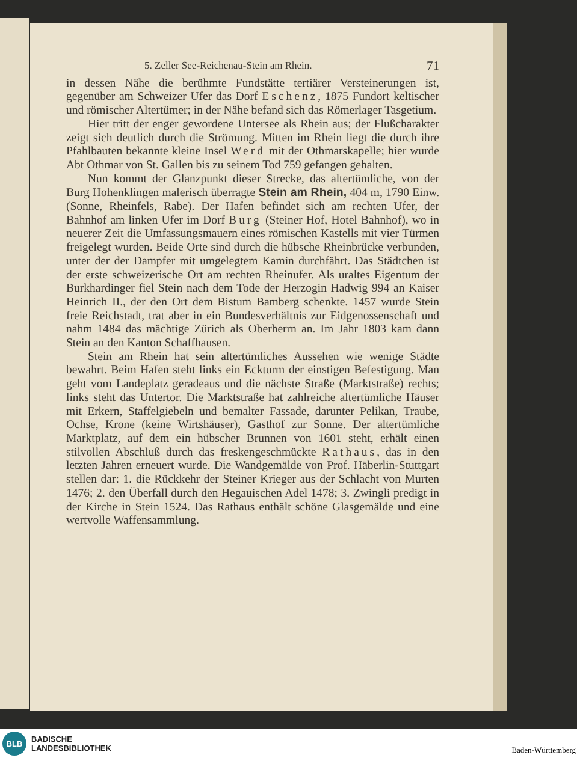5. Zeller See-Reichenau-Stein am Rhein. 71
in dessen Nähe die berühmte Fundstätte tertiärer Versteinerungen ist, gegenüber am Schweizer Ufer das Dorf Eschenz, 1875 Fundort keltischer und römischer Altertümer; in der Nähe befand sich das Römerlager Tasgetium.
Hier tritt der enger gewordene Untersee als Rhein aus; der Flußcharakter zeigt sich deutlich durch die Strömung. Mitten im Rhein liegt die durch ihre Pfahlbauten bekannte kleine Insel Werd mit der Othmarskapelle; hier wurde Abt Othmar von St. Gallen bis zu seinem Tod 759 gefangen gehalten.
Nun kommt der Glanzpunkt dieser Strecke, das altertümliche, von der Burg Hohenklingen malerisch überragte Stein am Rhein, 404 m, 1790 Einw. (Sonne, Rheinfels, Rabe). Der Hafen befindet sich am rechten Ufer, der Bahnhof am linken Ufer im Dorf Burg (Steiner Hof, Hotel Bahnhof), wo in neuerer Zeit die Umfassungsmauern eines römischen Kastells mit vier Türmen freigelegt wurden. Beide Orte sind durch die hübsche Rheinbrücke verbunden, unter der der Dampfer mit umgelegtem Kamin durchfährt. Das Städtchen ist der erste schweizerische Ort am rechten Rheinufer. Als uraltes Eigentum der Burkhardinger fiel Stein nach dem Tode der Herzogin Hadwig 994 an Kaiser Heinrich II., der den Ort dem Bistum Bamberg schenkte. 1457 wurde Stein freie Reichstadt, trat aber in ein Bundesverhältnis zur Eidgenossenschaft und nahm 1484 das mächtige Zürich als Oberherrn an. Im Jahr 1803 kam dann Stein an den Kanton Schaffhausen.
Stein am Rhein hat sein altertümliches Aussehen wie wenige Städte bewahrt. Beim Hafen steht links ein Eckturm der einstigen Befestigung. Man geht vom Landeplatz geradeaus und die nächste Straße (Marktstraße) rechts; links steht das Untertor. Die Marktstraße hat zahlreiche altertümliche Häuser mit Erkern, Staffelgiebeln und bemalter Fassade, darunter Pelikan, Traube, Ochse, Krone (keine Wirtshäuser), Gasthof zur Sonne. Der altertümliche Marktplatz, auf dem ein hübscher Brunnen von 1601 steht, erhält einen stilvollen Abschluß durch das freskengeschmückte Rathaus, das in den letzten Jahren erneuert wurde. Die Wandgemälde von Prof. Häberlin-Stuttgart stellen dar: 1. die Rückkehr der Steiner Krieger aus der Schlacht von Murten 1476; 2. den Überfall durch den Hegauischen Adel 1478; 3. Zwingli predigt in der Kirche in Stein 1524. Das Rathaus enthält schöne Glasgemälde und eine wertvolle Waffensammlung.
BLB
BADISCHE
LANDESBIBLIOTHEK
Baden-Württemberg